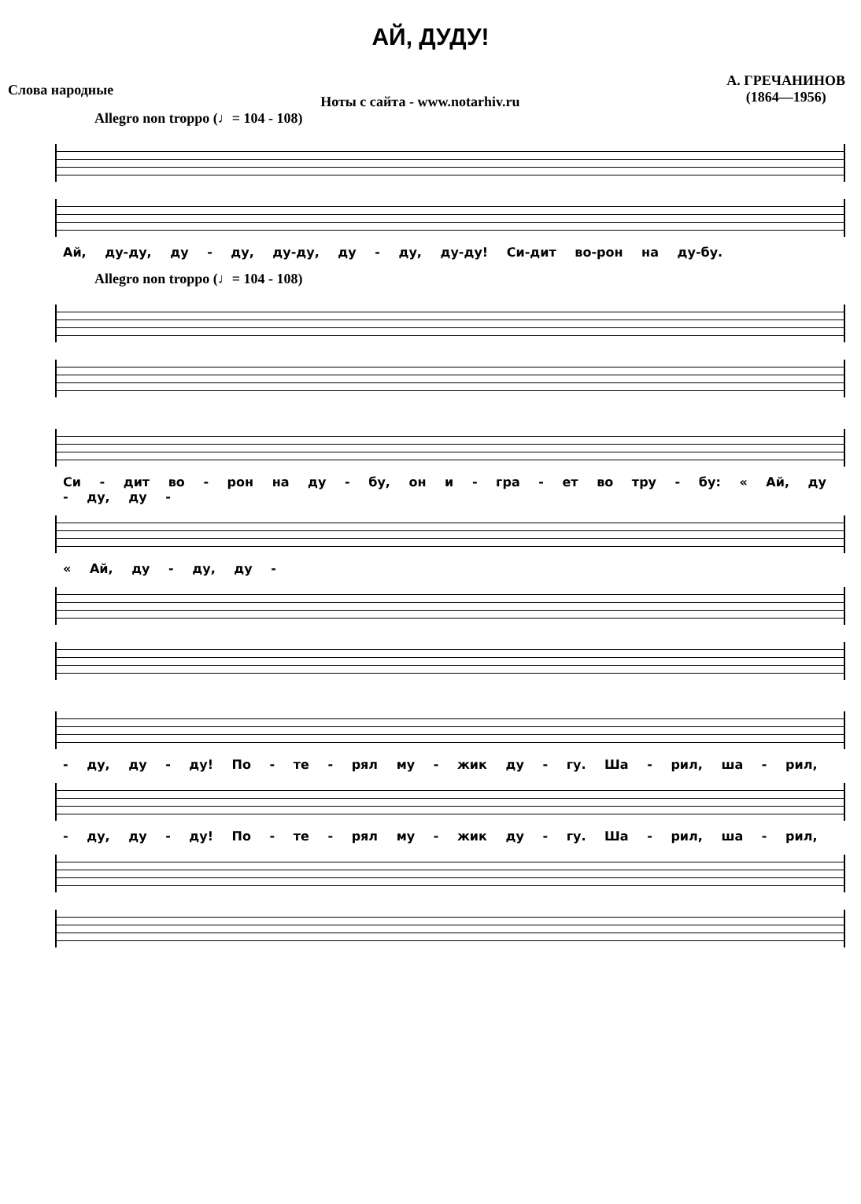АЙ, ДУДУ!
Слова народные
Ноты с сайта - www.notarhiv.ru
А. ГРЕЧАНИНОВ
(1864—1956)
Allegro non troppo (♩= 104 - 108)
Ай, ду-ду, ду - ду, ду-ду, ду - ду, ду-ду! Си-дит во-рон на ду-бу.
Allegro non troppo (♩= 104 - 108)
Си - дит во - рон на ду - бу, он и - гра - ет во тру - бу: « Ай, ду - ду, ду -
« Ай, ду - ду, ду -
- ду, ду - ду! По - те - рял му - жик ду - гу. Ша - рил, ша - рил,
- ду, ду - ду! По - те - рял му - жик ду - гу. Ша - рил, ша - рил,